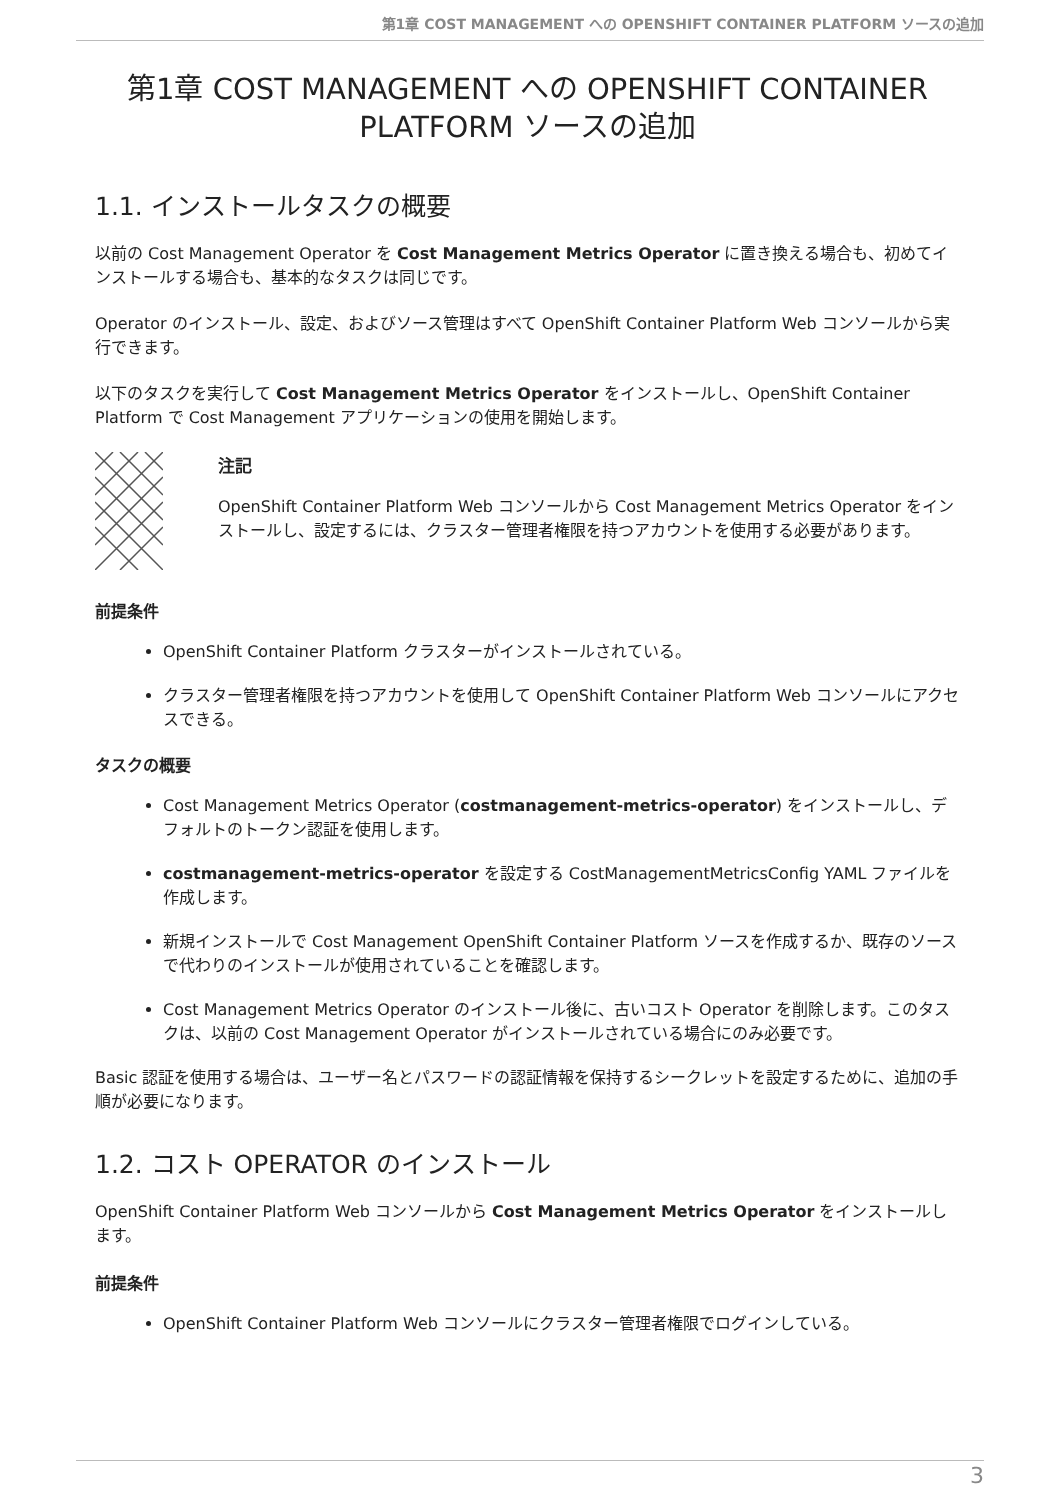第1章 COST MANAGEMENT への OPENSHIFT CONTAINER PLATFORM ソースの追加
第1章 COST MANAGEMENT への OPENSHIFT CONTAINER PLATFORM ソースの追加
1.1. インストールタスクの概要
以前の Cost Management Operator を Cost Management Metrics Operator に置き換える場合も、初めてインストールする場合も、基本的なタスクは同じです。
Operator のインストール、設定、およびソース管理はすべて OpenShift Container Platform Web コンソールから実行できます。
以下のタスクを実行して Cost Management Metrics Operator をインストールし、OpenShift Container Platform で Cost Management アプリケーションの使用を開始します。
注記
OpenShift Container Platform Web コンソールから Cost Management Metrics Operator をインストールし、設定するには、クラスター管理者権限を持つアカウントを使用する必要があります。
前提条件
OpenShift Container Platform クラスターがインストールされている。
クラスター管理者権限を持つアカウントを使用して OpenShift Container Platform Web コンソールにアクセスできる。
タスクの概要
Cost Management Metrics Operator (costmanagement-metrics-operator) をインストールし、デフォルトのトークン認証を使用します。
costmanagement-metrics-operator を設定する CostManagementMetricsConfig YAML ファイルを作成します。
新規インストールで Cost Management OpenShift Container Platform ソースを作成するか、既存のソースで代わりのインストールが使用されていることを確認します。
Cost Management Metrics Operator のインストール後に、古いコスト Operator を削除します。このタスクは、以前の Cost Management Operator がインストールされている場合にのみ必要です。
Basic 認証を使用する場合は、ユーザー名とパスワードの認証情報を保持するシークレットを設定するために、追加の手順が必要になります。
1.2. コスト OPERATOR のインストール
OpenShift Container Platform Web コンソールから Cost Management Metrics Operator をインストールします。
前提条件
OpenShift Container Platform Web コンソールにクラスター管理者権限でログインしている。
3